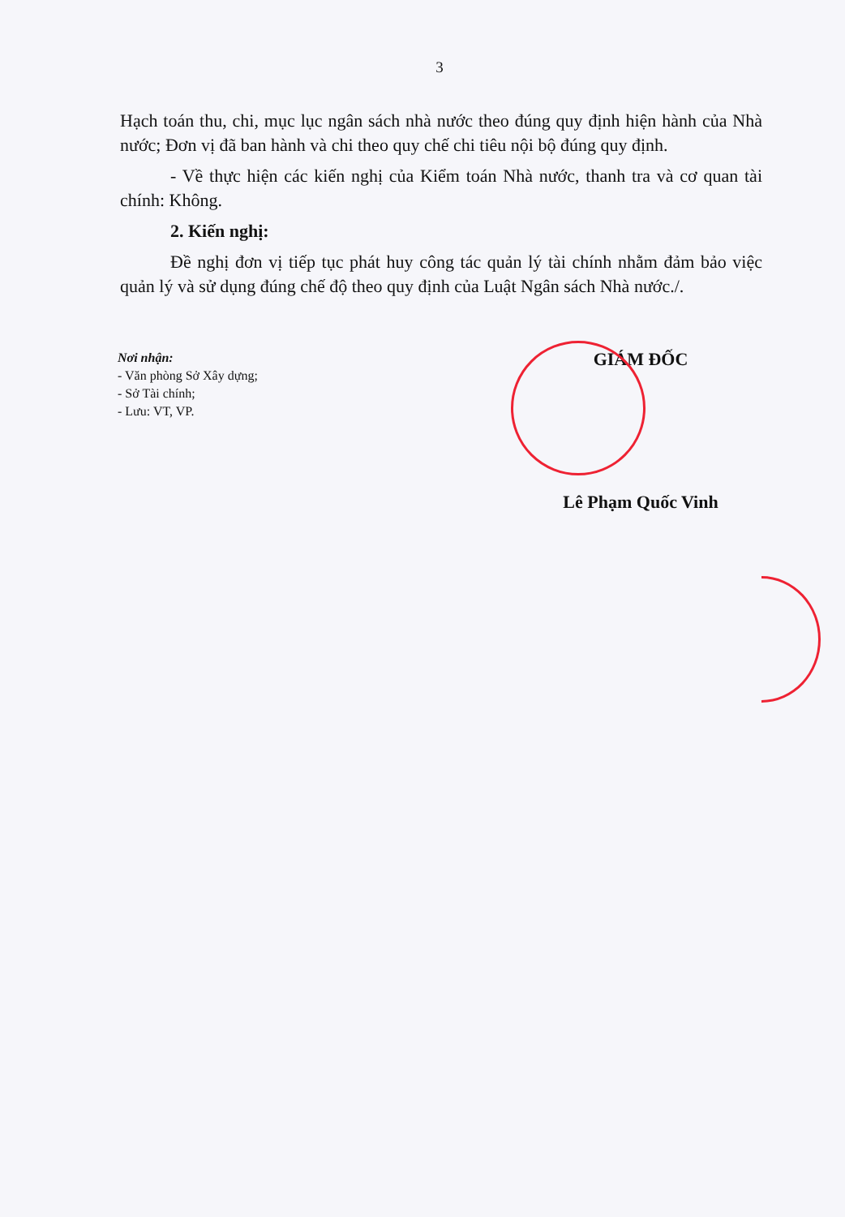3
Hạch toán thu, chi, mục lục ngân sách nhà nước theo đúng quy định hiện hành của Nhà nước; Đơn vị đã ban hành và chi theo quy chế chi tiêu nội bộ đúng quy định.
- Về thực hiện các kiến nghị của Kiểm toán Nhà nước, thanh tra và cơ quan tài chính: Không.
2. Kiến nghị:
Đề nghị đơn vị tiếp tục phát huy công tác quản lý tài chính nhằm đảm bảo việc quản lý và sử dụng đúng chế độ theo quy định của Luật Ngân sách Nhà nước./.
Nơi nhận:
- Văn phòng Sở Xây dựng;
- Sở Tài chính;
- Lưu: VT, VP.
GIÁM ĐỐC
Lê Phạm Quốc Vinh